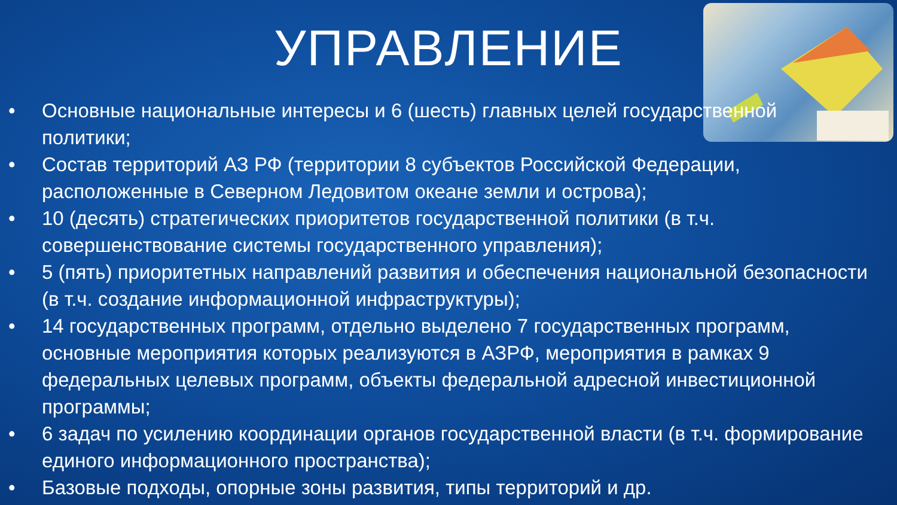УПРАВЛЕНИЕ
• Основные национальные интересы и 6 (шесть) главных целей государственной политики;
• Состав территорий АЗ РФ (территории 8 субъектов Российской Федерации, расположенные в Северном Ледовитом океане земли и острова);
• 10 (десять) стратегических приоритетов государственной политики (в т.ч. совершенствование системы государственного управления);
• 5 (пять) приоритетных направлений развития и обеспечения национальной безопасности (в т.ч. создание информационной инфраструктуры);
• 14 государственных программ, отдельно выделено 7 государственных программ, основные мероприятия которых реализуются в АЗРФ, мероприятия в рамках 9 федеральных целевых программ, объекты федеральной адресной инвестиционной программы;
• 6 задач по усилению координации органов государственной власти (в т.ч. формирование единого информационного пространства);
• Базовые подходы, опорные зоны развития, типы территорий и др.